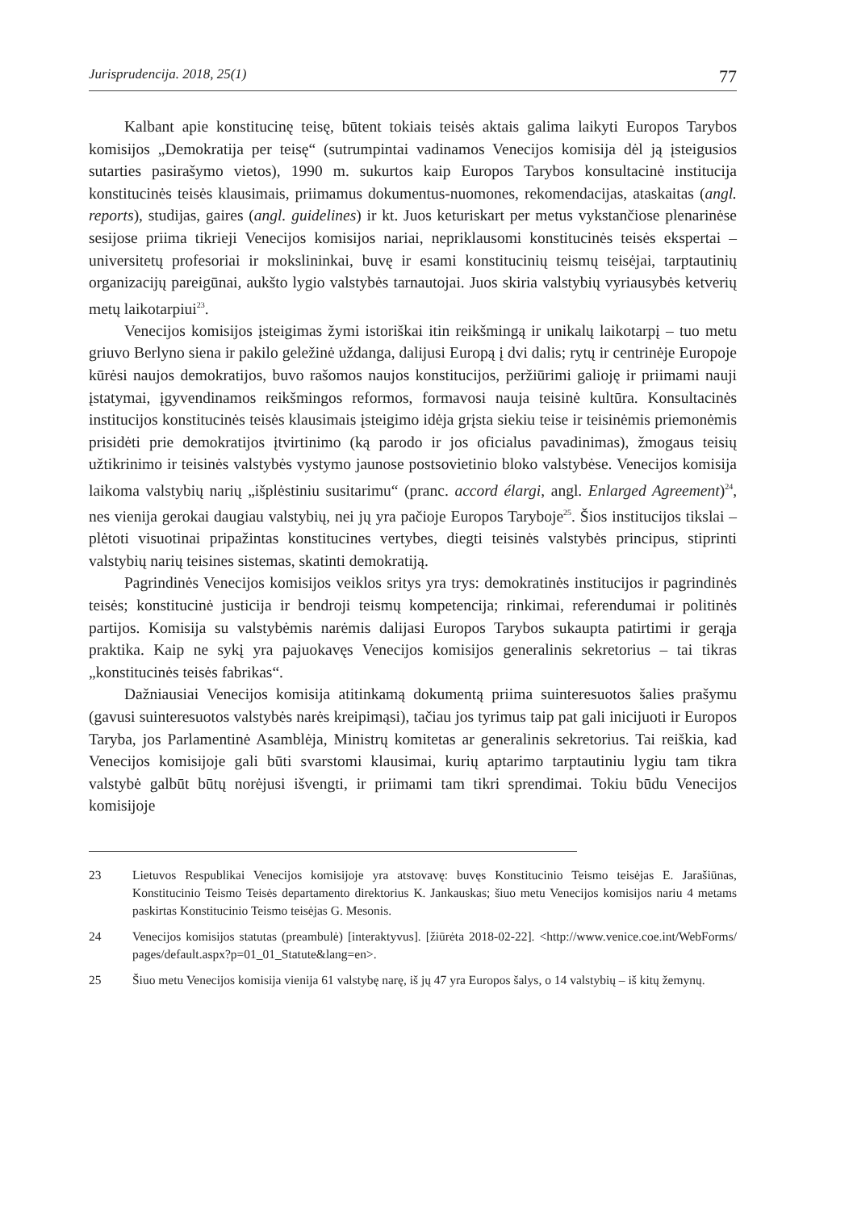Jurisprudencija. 2018, 25(1) 77
Kalbant apie konstitucinę teisę, būtent tokiais teisės aktais galima laikyti Europos Tarybos komisijos „Demokratija per teisę“ (sutrumpintai vadinamos Venecijos komisija dėl ją įsteigusios sutarties pasirašymo vietos), 1990 m. sukurtos kaip Europos Tarybos konsultacinė institucija konstitucinės teisės klausimais, priimamus dokumentus-nuomones, rekomendacijas, ataskaitas (angl. reports), studijas, gaires (angl. guidelines) ir kt. Juos keturiskart per metus vykstančiose plenarinėse sesijose priima tikrieji Venecijos komisijos nariai, nepriklausomi konstitucinės teisės ekspertai – universitetų profesoriai ir mokslininkai, buvę ir esami konstitucinių teismų teisėjai, tarptautinių organizacijų pareigūnai, aukšto lygio valstybės tarnautojai. Juos skiria valstybių vyriausybės ketverių metų laikotarpiui<sup>23</sup>.
Venecijos komisijos įsteigimas žymi istoriškai itin reikšmingą ir unikalų laikotarpį – tuo metu griuvo Berlyno siena ir pakilo geležinė uždanga, dalijusi Europą į dvi dalis; rytų ir centrinėje Europoje kūrėsi naujos demokratijos, buvo rašomos naujos konstitucijos, peržiūrimi galioję ir priimami nauji įstatymai, įgyvendinamos reikšmingos reformos, formavosi nauja teisinė kultūra. Konsultacinės institucijos konstitucinės teisės klausimais įsteigimo idėja grįsta siekiu teise ir teisinėmis priemonėmis prisidėti prie demokratijos įtvirtinimo (ką parodo ir jos oficialus pavadinimas), žmogaus teisių užtikrinimo ir teisinės valstybės vystymo jaunose postsovietinio bloko valstybėse. Venecijos komisija laikoma valstybių narių „išplėstiniu susitarimu“ (pranc. accord élargi, angl. Enlarged Agreement)<sup>24</sup>, nes vienija gerokai daugiau valstybių, nei jų yra pačioje Europos Taryboje<sup>25</sup>. Šios institucijos tikslai – plėtoti visuotinai pripažintas konstitucines vertybes, diegti teisinės valstybės principus, stiprinti valstybių narių teisines sistemas, skatinti demokratiją.
Pagrindinės Venecijos komisijos veiklos sritys yra trys: demokratinės institucijos ir pagrindinės teisės; konstitucinė justicija ir bendroji teismų kompetencija; rinkimai, referendumai ir politinės partijos. Komisija su valstybėmis narėmis dalijasi Europos Tarybos sukaupta patirtimi ir gerąja praktika. Kaip ne sykį yra pajuokavęs Venecijos komisijos generalinis sekretorius – tai tikras „konstitucinės teisės fabrikas“.
Dažniausiai Venecijos komisija atitinkamą dokumentą priima suinteresuotos šalies prašymu (gavusi suinteresuotos valstybės narės kreipimąsi), tačiau jos tyrimus taip pat gali inicijuoti ir Europos Taryba, jos Parlamentinė Asamblėja, Ministrų komitetas ar generalinis sekretorius. Tai reiškia, kad Venecijos komisijoje gali būti svarstomi klausimai, kurių aptarimo tarptautiniu lygiu tam tikra valstybė galbūt būtų norėjusi išvengti, ir priimami tam tikri sprendimai. Tokiu būdu Venecijos komisijoje
23 Lietuvos Respublikai Venecijos komisijoje yra atstovavę: buvęs Konstitucinio Teismo teisėjas E. Jarašiūnas, Konstitucinio Teismo Teisės departamento direktorius K. Jankauskas; šiuo metu Venecijos komisijos nariu 4 metams paskirtas Konstitucinio Teismo teisėjas G. Mesonis.
24 Venecijos komisijos statutas (preambulė) [interaktyvus]. [žiūrėta 2018-02-22]. <http://www.venice.coe.int/WebForms/ pages/default.aspx?p=01_01_Statute&lang=en>.
25 Šiuo metu Venecijos komisija vienija 61 valstybę narę, iš jų 47 yra Europos šalys, o 14 valstybių – iš kitų žemynų.